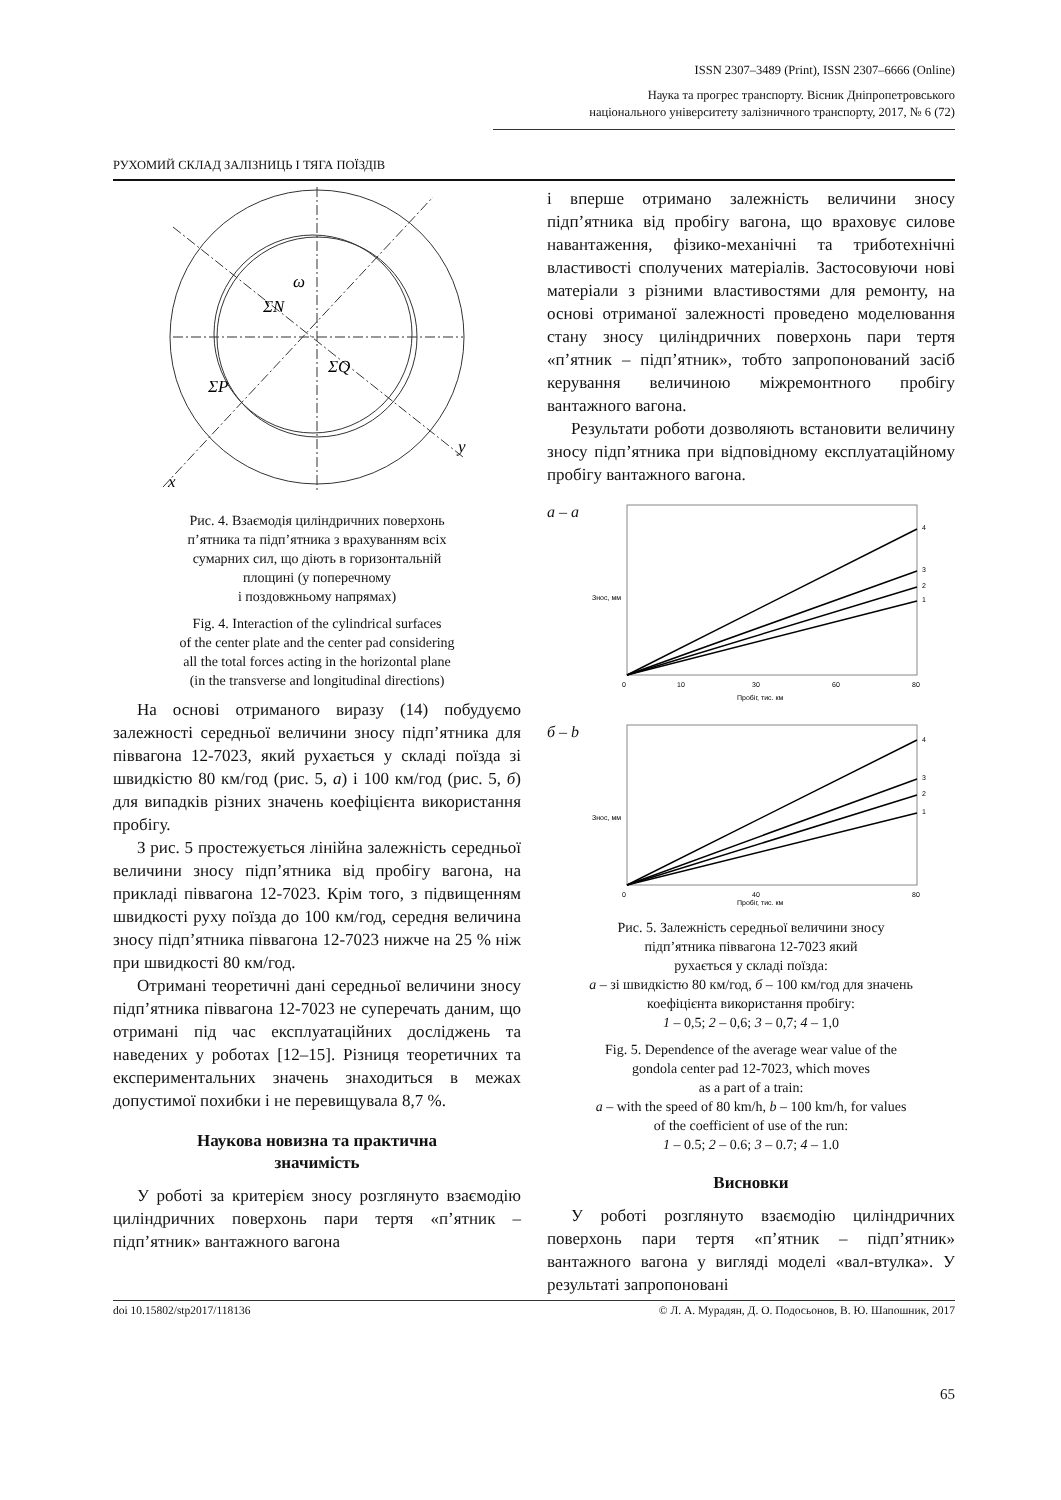ISSN 2307–3489 (Print), ISSN 2307–6666 (Online)
Наука та прогрес транспорту. Вісник Дніпропетровського
національного університету залізничного транспорту, 2017, № 6 (72)
РУХОМИЙ СКЛАД ЗАЛІЗНИЦЬ І ТЯГА ПОЇЗДІВ
ω
ΣN
ΣP
ΣQ
x
y
Рис. 4. Взаємодія циліндричних поверхонь
п’ятника та підп’ятника з врахуванням всіх
сумарних сил, що діють в горизонтальній
площині (у поперечному
і поздовжньому напрямах)
Fig. 4. Interaction of the cylindrical surfaces
of the center plate and the center pad considering
all the total forces acting in the horizontal plane
(in the transverse and longitudinal directions)
На основі отриманого виразу (14) побудуємо залежності середньої величини зносу підп’ятника для піввагона 12-7023, який рухається у складі поїзда зі швидкістю 80 км/год (рис. 5, а) і 100 км/год (рис. 5, б) для випадків різних значень коефіцієнта використання пробігу.
З рис. 5 простежується лінійна залежність середньої величини зносу підп’ятника від пробігу вагона, на прикладі піввагона 12-7023. Крім того, з підвищенням швидкості руху поїзда до 100 км/год, середня величина зносу підп’ятника піввагона 12-7023 нижче на 25 % ніж при швидкості 80 км/год.
Отримані теоретичні дані середньої величини зносу підп’ятника піввагона 12-7023 не суперечать даним, що отримані під час експлуатаційних досліджень та наведених у роботах [12–15]. Різниця теоретичних та експериментальних значень знаходиться в межах допустимої похибки і не перевищувала 8,7 %.
Наукова новизна та практична
значимість
У роботі за критерієм зносу розглянуто взаємодію циліндричних поверхонь пари тертя «п’ятник – підп’ятник» вантажного вагона
і вперше отримано залежність величини зносу підп’ятника від пробігу вагона, що враховує силове навантаження, фізико-механічні та триботехнічні властивості сполучених матеріалів. Застосовуючи нові матеріали з різними властивостями для ремонту, на основі отриманої залежності проведено моделювання стану зносу циліндричних поверхонь пари тертя «п’ятник – підп’ятник», тобто запропонований засіб керування величиною міжремонтного пробігу вантажного вагона.
Результати роботи дозволяють встановити величину зносу підп’ятника при відповідному експлуатаційному пробігу вантажного вагона.
а – а
4
3
2
1
0
10
30
60
80
Пробіг, тис. км
Знос, мм
б – b
4
3
2
1
0
40
80
Пробіг, тис. км
Знос, мм
Рис. 5. Залежність середньої величини зносу
підп’ятника піввагона 12-7023 який
рухається у складі поїзда:
а – зі швидкістю 80 км/год, б – 100 км/год для значень
коефіцієнта використання пробігу:
1 – 0,5; 2 – 0,6; 3 – 0,7; 4 – 1,0
Fig. 5. Dependence of the average wear value of the
gondola center pad 12-7023, which moves
as a part of a train:
a – with the speed of 80 km/h, b – 100 km/h, for values
of the coefficient of use of the run:
1 – 0.5; 2 – 0.6; 3 – 0.7; 4 – 1.0
Висновки
У роботі розглянуто взаємодію циліндричних поверхонь пари тертя «п’ятник – підп’ятник» вантажного вагона у вигляді моделі «вал-втулка». У результаті запропоновані
doi 10.15802/stp2017/118136 © Л. А. Мурадян, Д. О. Подосьонов, В. Ю. Шапошник, 2017
65